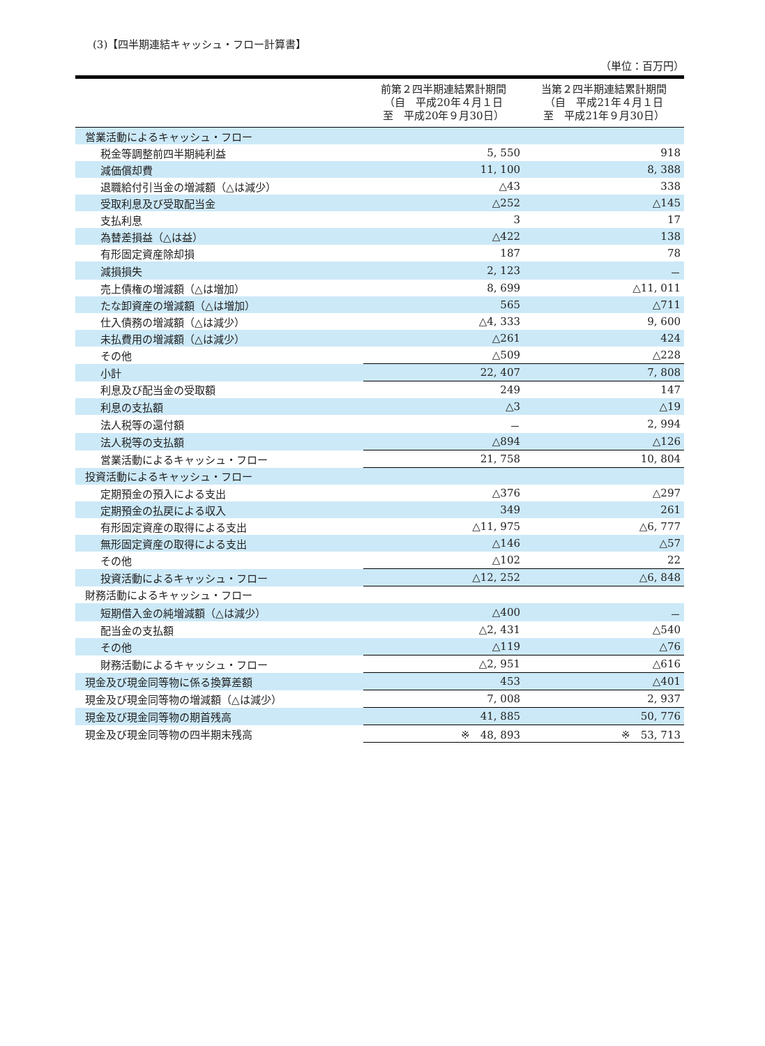(3)【四半期連結キャッシュ・フロー計算書】
（単位：百万円）
| | 前第２四半期連結累計期間 （自 平成20年４月１日 至 平成20年９月30日） | 当第２四半期連結累計期間 （自 平成21年４月１日 至 平成21年９月30日） |
| --- | --- | --- |
| 営業活動によるキャッシュ・フロー | | |
| 税金等調整前四半期純利益 | 5, 550 | 918 |
| 減価償却費 | 11, 100 | 8, 388 |
| 退職給付引当金の増減額（△は減少） | △43 | 338 |
| 受取利息及び受取配当金 | △252 | △145 |
| 支払利息 | 3 | 17 |
| 為替差損益（△は益） | △422 | 138 |
| 有形固定資産除却損 | 187 | 78 |
| 減損損失 | 2, 123 | － |
| 売上債権の増減額（△は増加） | 8, 699 | △11, 011 |
| たな卸資産の増減額（△は増加） | 565 | △711 |
| 仕入債務の増減額（△は減少） | △4, 333 | 9, 600 |
| 未払費用の増減額（△は減少） | △261 | 424 |
| その他 | △509 | △228 |
| 小計 | 22, 407 | 7, 808 |
| 利息及び配当金の受取額 | 249 | 147 |
| 利息の支払額 | △3 | △19 |
| 法人税等の還付額 | － | 2, 994 |
| 法人税等の支払額 | △894 | △126 |
| 営業活動によるキャッシュ・フロー | 21, 758 | 10, 804 |
| 投資活動によるキャッシュ・フロー | | |
| 定期預金の預入による支出 | △376 | △297 |
| 定期預金の払戻による収入 | 349 | 261 |
| 有形固定資産の取得による支出 | △11, 975 | △6, 777 |
| 無形固定資産の取得による支出 | △146 | △57 |
| その他 | △102 | 22 |
| 投資活動によるキャッシュ・フロー | △12, 252 | △6, 848 |
| 財務活動によるキャッシュ・フロー | | |
| 短期借入金の純増減額（△は減少） | △400 | － |
| 配当金の支払額 | △2, 431 | △540 |
| その他 | △119 | △76 |
| 財務活動によるキャッシュ・フロー | △2, 951 | △616 |
| 現金及び現金同等物に係る換算差額 | 453 | △401 |
| 現金及び現金同等物の増減額（△は減少） | 7, 008 | 2, 937 |
| 現金及び現金同等物の期首残高 | 41, 885 | 50, 776 |
| 現金及び現金同等物の四半期末残高 | ※ 48, 893 | ※ 53, 713 |